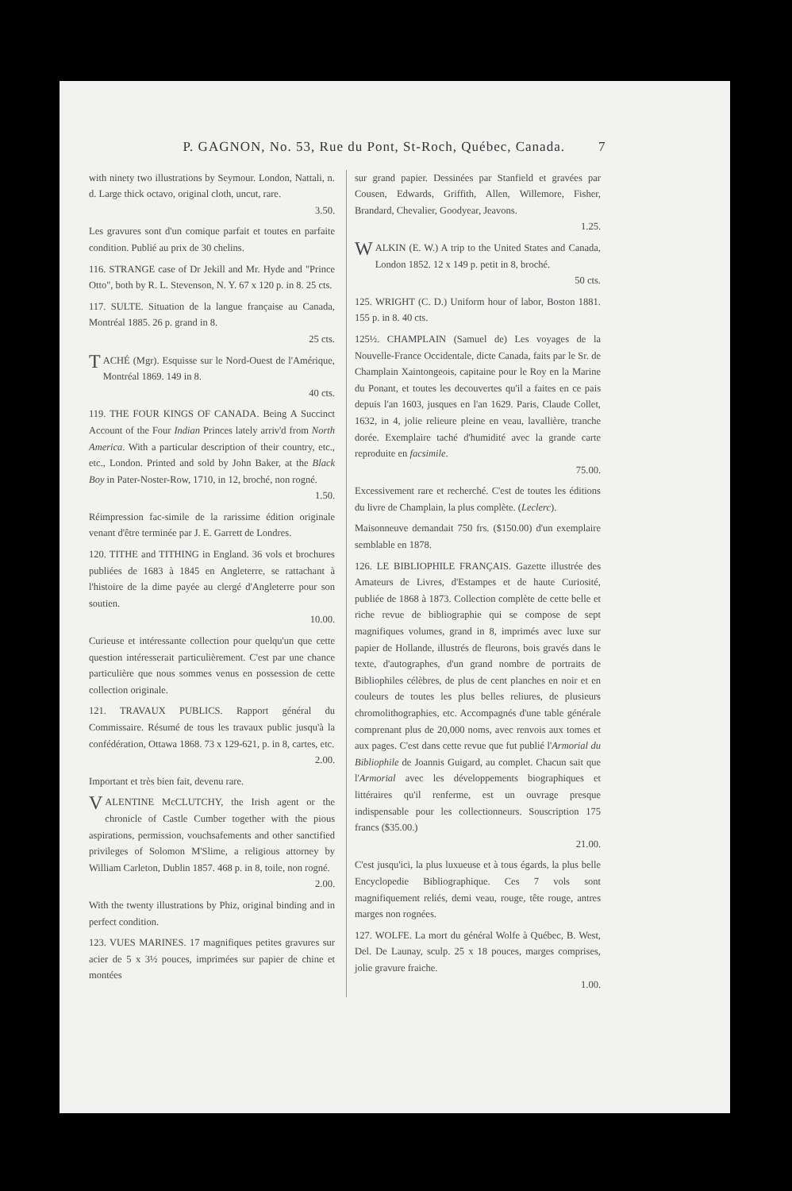P. GAGNON, No. 53, Rue du Pont, St-Roch, Québec, Canada. 7
with ninety two illustrations by Seymour. London, Nattali, n. d. Large thick octavo, original cloth, uncut, rare.
3.50.
Les gravures sont d'un comique parfait et toutes en parfaite condition. Publié au prix de 30 chelins.
116. STRANGE case of Dr Jekill and Mr. Hyde and "Prince Otto", both by R. L. Stevenson, N. Y. 67 x 120 p. in 8. 25 cts.
117. SULTE. Situation de la langue française au Canada, Montréal 1885. 26 p. grand in 8.
25 cts.
TACHÉ (Mgr). Esquisse sur le Nord-Ouest de l'Amérique, Montréal 1869. 149 in 8.
40 cts.
119. THE FOUR KINGS OF CANADA. Being A Succinct Account of the Four Indian Princes lately arriv'd from North America. With a particular description of their country, etc., etc., London. Printed and sold by John Baker, at the Black Boy in Pater-Noster-Row, 1710, in 12, broché, non rogné.
1.50.
Réimpression fac-simile de la rarissime édition originale venant d'être terminée par J. E. Garrett de Londres.
120. TITHE and TITHING in England. 36 vols et brochures publiées de 1683 à 1845 en Angleterre, se rattachant à l'histoire de la dime payée au clergé d'Angleterre pour son soutien.
10.00.
Curieuse et intéressante collection pour quelqu'un que cette question intéresserait particulièrement. C'est par une chance particulière que nous sommes venus en possession de cette collection originale.
121. TRAVAUX PUBLICS. Rapport général du Commissaire. Résumé de tous les travaux public jusqu'à la confédération, Ottawa 1868. 73 x 129-621, p. in 8, cartes, etc.
2.00.
Important et très bien fait, devenu rare.
VALENTINE McCLUTCHY, the Irish agent or the chronicle of Castle Cumber together with the pious aspirations, permission, vouchsafements and other sanctified privileges of Solomon M'Slime, a religious attorney by William Carleton, Dublin 1857. 468 p. in 8, toile, non rogné.
2.00.
With the twenty illustrations by Phiz, original binding and in perfect condition.
123. VUES MARINES. 17 magnifiques petites gravures sur acier de 5 x 3½ pouces, imprimées sur papier de chine et montées
sur grand papier. Dessinées par Stanfield et gravées par Cousen, Edwards, Griffith, Allen, Willemore, Fisher, Brandard, Chevalier, Goodyear, Jeavons.
1.25.
WALKIN (E. W.) A trip to the United States and Canada, London 1852. 12 x 149 p. petit in 8, broché.
50 cts.
125. WRIGHT (C. D.) Uniform hour of labor, Boston 1881. 155 p. in 8. 40 cts.
125½. CHAMPLAIN (Samuel de) Les voyages de la Nouvelle-France Occidentale, dicte Canada, faits par le Sr. de Champlain Xaintongeois, capitaine pour le Roy en la Marine du Ponant, et toutes les decouvertes qu'il a faites en ce pais depuis l'an 1603, jusques en l'an 1629. Paris, Claude Collet, 1632, in 4, jolie relieure pleine en veau, lavallière, tranche dorée. Exemplaire taché d'humidité avec la grande carte reproduite en facsimile.
75.00.
Excessivement rare et recherché. C'est de toutes les éditions du livre de Champlain, la plus complète. (Leclerc).
Maisonneuve demandait 750 frs. ($150.00) d'un exemplaire semblable en 1878.
126. LE BIBLIOPHILE FRANÇAIS. Gazette illustrée des Amateurs de Livres, d'Estampes et de haute Curiosité, publiée de 1868 à 1873. Collection complète de cette belle et riche revue de bibliographie qui se compose de sept magnifiques volumes, grand in 8, imprimés avec luxe sur papier de Hollande, illustrés de fleurons, bois gravés dans le texte, d'autographes, d'un grand nombre de portraits de Bibliophiles célèbres, de plus de cent planches en noir et en couleurs de toutes les plus belles reliures, de plusieurs chromolithographies, etc. Accompagnés d'une table générale comprenant plus de 20,000 noms, avec renvois aux tomes et aux pages. C'est dans cette revue que fut publié l'Armorial du Bibliophile de Joannis Guigard, au complet. Chacun sait que l'Armorial avec les développements biographiques et littéraires qu'il renferme, est un ouvrage presque indispensable pour les collectionneurs. Souscription 175 francs ($35.00.)
21.00.
C'est jusqu'ici, la plus luxueuse et à tous égards, la plus belle Encyclopedie Bibliographique. Ces 7 vols sont magnifiquement reliés, demi veau, rouge, tête rouge, antres marges non rognées.
127. WOLFE. La mort du général Wolfe à Québec, B. West, Del. De Launay, sculp. 25 x 18 pouces, marges comprises, jolie gravure fraiche.
1.00.